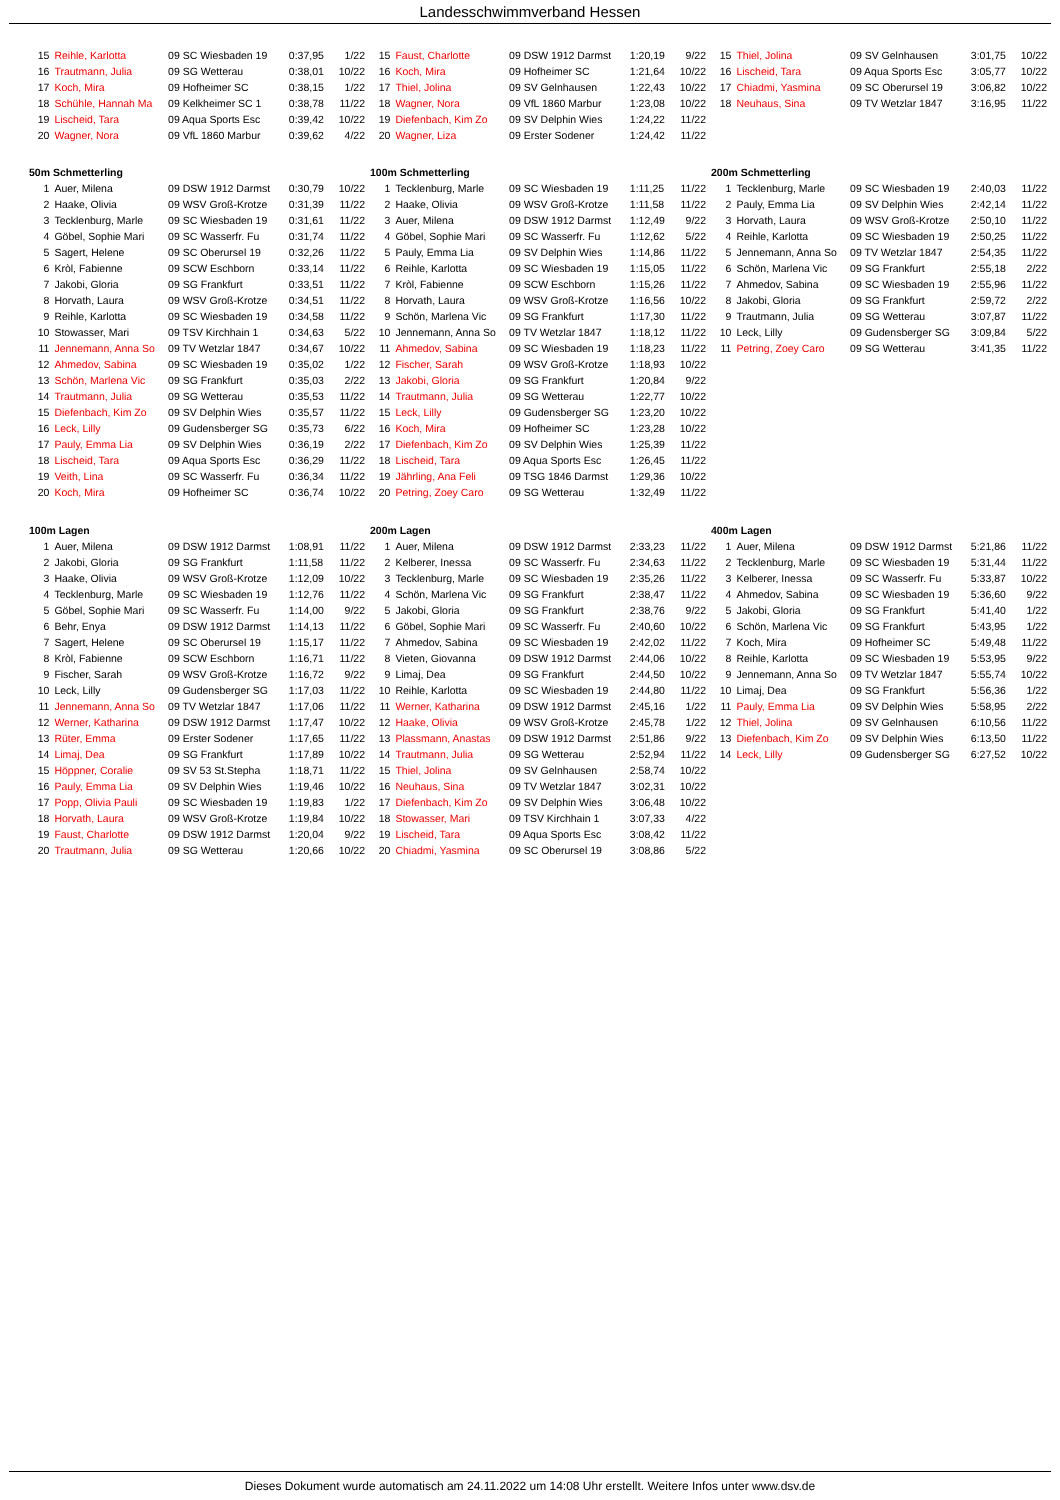Landesschwimmverband Hessen
| 15 | Reihle, Karlotta | 09 SC Wiesbaden 19 | 0:37,95 | 1/22 |
| 16 | Trautmann, Julia | 09 SG Wetterau | 0:38,01 | 10/22 |
| 17 | Koch, Mira | 09 Hofheimer SC | 0:38,15 | 1/22 |
| 18 | Schühle, Hannah Ma | 09 Kelkheimer SC 1 | 0:38,78 | 11/22 |
| 19 | Lischeid, Tara | 09 Aqua Sports Esc | 0:39,42 | 10/22 |
| 20 | Wagner, Nora | 09 VfL 1860 Marbur | 0:39,62 | 4/22 |
| 15 | Faust, Charlotte | 09 DSW 1912 Darmst | 1:20,19 | 9/22 |
| 16 | Koch, Mira | 09 Hofheimer SC | 1:21,64 | 10/22 |
| 17 | Thiel, Jolina | 09 SV Gelnhausen | 1:22,43 | 10/22 |
| 18 | Wagner, Nora | 09 VfL 1860 Marbur | 1:23,08 | 10/22 |
| 19 | Diefenbach, Kim Zo | 09 SV Delphin Wies | 1:24,22 | 11/22 |
| 20 | Wagner, Liza | 09 Erster Sodener | 1:24,42 | 11/22 |
| 15 | Thiel, Jolina | 09 SV Gelnhausen | 3:01,75 | 10/22 |
| 16 | Lischeid, Tara | 09 Aqua Sports Esc | 3:05,77 | 10/22 |
| 17 | Chiadmi, Yasmina | 09 SC Oberursel 19 | 3:06,82 | 10/22 |
| 18 | Neuhaus, Sina | 09 TV Wetzlar 1847 | 3:16,95 | 11/22 |
50m Schmetterling
| 1 | Auer, Milena | 09 DSW 1912 Darmst | 0:30,79 | 10/22 |
| 2 | Haake, Olivia | 09 WSV Groß-Krotze | 0:31,39 | 11/22 |
| 3 | Tecklenburg, Marle | 09 SC Wiesbaden 19 | 0:31,61 | 11/22 |
| 4 | Göbel, Sophie Mari | 09 SC Wasserfr. Fu | 0:31,74 | 11/22 |
| 5 | Sagert, Helene | 09 SC Oberursel 19 | 0:32,26 | 11/22 |
| 6 | Kròl, Fabienne | 09 SCW Eschborn | 0:33,14 | 11/22 |
| 7 | Jakobi, Gloria | 09 SG Frankfurt | 0:33,51 | 11/22 |
| 8 | Horvath, Laura | 09 WSV Groß-Krotze | 0:34,51 | 11/22 |
| 9 | Reihle, Karlotta | 09 SC Wiesbaden 19 | 0:34,58 | 11/22 |
| 10 | Stowasser, Mari | 09 TSV Kirchhain 1 | 0:34,63 | 5/22 |
| 11 | Jennemann, Anna So | 09 TV Wetzlar 1847 | 0:34,67 | 10/22 |
| 12 | Ahmedov, Sabina | 09 SC Wiesbaden 19 | 0:35,02 | 1/22 |
| 13 | Schön, Marlena Vic | 09 SG Frankfurt | 0:35,03 | 2/22 |
| 14 | Trautmann, Julia | 09 SG Wetterau | 0:35,53 | 11/22 |
| 15 | Diefenbach, Kim Zo | 09 SV Delphin Wies | 0:35,57 | 11/22 |
| 16 | Leck, Lilly | 09 Gudensberger SG | 0:35,73 | 6/22 |
| 17 | Pauly, Emma Lia | 09 SV Delphin Wies | 0:36,19 | 2/22 |
| 18 | Lischeid, Tara | 09 Aqua Sports Esc | 0:36,29 | 11/22 |
| 19 | Veith, Lina | 09 SC Wasserfr. Fu | 0:36,34 | 11/22 |
| 20 | Koch, Mira | 09 Hofheimer SC | 0:36,74 | 10/22 |
100m Schmetterling
| 1 | Tecklenburg, Marle | 09 SC Wiesbaden 19 | 1:11,25 | 11/22 |
| 2 | Haake, Olivia | 09 WSV Groß-Krotze | 1:11,58 | 11/22 |
| 3 | Auer, Milena | 09 DSW 1912 Darmst | 1:12,49 | 9/22 |
| 4 | Göbel, Sophie Mari | 09 SC Wasserfr. Fu | 1:12,62 | 5/22 |
| 5 | Pauly, Emma Lia | 09 SV Delphin Wies | 1:14,86 | 11/22 |
| 6 | Reihle, Karlotta | 09 SC Wiesbaden 19 | 1:15,05 | 11/22 |
| 7 | Kròl, Fabienne | 09 SCW Eschborn | 1:15,26 | 11/22 |
| 8 | Horvath, Laura | 09 WSV Groß-Krotze | 1:16,56 | 10/22 |
| 9 | Schön, Marlena Vic | 09 SG Frankfurt | 1:17,30 | 11/22 |
| 10 | Jennemann, Anna So | 09 TV Wetzlar 1847 | 1:18,12 | 11/22 |
| 11 | Ahmedov, Sabina | 09 SC Wiesbaden 19 | 1:18,23 | 11/22 |
| 12 | Fischer, Sarah | 09 WSV Groß-Krotze | 1:18,93 | 10/22 |
| 13 | Jakobi, Gloria | 09 SG Frankfurt | 1:20,84 | 9/22 |
| 14 | Trautmann, Julia | 09 SG Wetterau | 1:22,77 | 10/22 |
| 15 | Leck, Lilly | 09 Gudensberger SG | 1:23,20 | 10/22 |
| 16 | Koch, Mira | 09 Hofheimer SC | 1:23,28 | 10/22 |
| 17 | Diefenbach, Kim Zo | 09 SV Delphin Wies | 1:25,39 | 11/22 |
| 18 | Lischeid, Tara | 09 Aqua Sports Esc | 1:26,45 | 11/22 |
| 19 | Jährling, Ana Feli | 09 TSG 1846 Darmst | 1:29,36 | 10/22 |
| 20 | Petring, Zoey Caro | 09 SG Wetterau | 1:32,49 | 11/22 |
200m Schmetterling
| 1 | Tecklenburg, Marle | 09 SC Wiesbaden 19 | 2:40,03 | 11/22 |
| 2 | Pauly, Emma Lia | 09 SV Delphin Wies | 2:42,14 | 11/22 |
| 3 | Horvath, Laura | 09 WSV Groß-Krotze | 2:50,10 | 11/22 |
| 4 | Reihle, Karlotta | 09 SC Wiesbaden 19 | 2:50,25 | 11/22 |
| 5 | Jennemann, Anna So | 09 TV Wetzlar 1847 | 2:54,35 | 11/22 |
| 6 | Schön, Marlena Vic | 09 SG Frankfurt | 2:55,18 | 2/22 |
| 7 | Ahmedov, Sabina | 09 SC Wiesbaden 19 | 2:55,96 | 11/22 |
| 8 | Jakobi, Gloria | 09 SG Frankfurt | 2:59,72 | 2/22 |
| 9 | Trautmann, Julia | 09 SG Wetterau | 3:07,87 | 11/22 |
| 10 | Leck, Lilly | 09 Gudensberger SG | 3:09,84 | 5/22 |
| 11 | Petring, Zoey Caro | 09 SG Wetterau | 3:41,35 | 11/22 |
100m Lagen
| 1 | Auer, Milena | 09 DSW 1912 Darmst | 1:08,91 | 11/22 |
| 2 | Jakobi, Gloria | 09 SG Frankfurt | 1:11,58 | 11/22 |
| 3 | Haake, Olivia | 09 WSV Groß-Krotze | 1:12,09 | 10/22 |
| 4 | Tecklenburg, Marle | 09 SC Wiesbaden 19 | 1:12,76 | 11/22 |
| 5 | Göbel, Sophie Mari | 09 SC Wasserfr. Fu | 1:14,00 | 9/22 |
| 6 | Behr, Enya | 09 DSW 1912 Darmst | 1:14,13 | 11/22 |
| 7 | Sagert, Helene | 09 SC Oberursel 19 | 1:15,17 | 11/22 |
| 8 | Kròl, Fabienne | 09 SCW Eschborn | 1:16,71 | 11/22 |
| 9 | Fischer, Sarah | 09 WSV Groß-Krotze | 1:16,72 | 9/22 |
| 10 | Leck, Lilly | 09 Gudensberger SG | 1:17,03 | 11/22 |
| 11 | Jennemann, Anna So | 09 TV Wetzlar 1847 | 1:17,06 | 11/22 |
| 12 | Werner, Katharina | 09 DSW 1912 Darmst | 1:17,47 | 10/22 |
| 13 | Rüter, Emma | 09 Erster Sodener | 1:17,65 | 11/22 |
| 14 | Limaj, Dea | 09 SG Frankfurt | 1:17,89 | 10/22 |
| 15 | Höppner, Coralie | 09 SV 53 St.Stepha | 1:18,71 | 11/22 |
| 16 | Pauly, Emma Lia | 09 SV Delphin Wies | 1:19,46 | 10/22 |
| 17 | Popp, Olivia Pauli | 09 SC Wiesbaden 19 | 1:19,83 | 1/22 |
| 18 | Horvath, Laura | 09 WSV Groß-Krotze | 1:19,84 | 10/22 |
| 19 | Faust, Charlotte | 09 DSW 1912 Darmst | 1:20,04 | 9/22 |
| 20 | Trautmann, Julia | 09 SG Wetterau | 1:20,66 | 10/22 |
200m Lagen
| 1 | Auer, Milena | 09 DSW 1912 Darmst | 2:33,23 | 11/22 |
| 2 | Kelberer, Inessa | 09 SC Wasserfr. Fu | 2:34,63 | 11/22 |
| 3 | Tecklenburg, Marle | 09 SC Wiesbaden 19 | 2:35,26 | 11/22 |
| 4 | Schön, Marlena Vic | 09 SG Frankfurt | 2:38,47 | 11/22 |
| 5 | Jakobi, Gloria | 09 SG Frankfurt | 2:38,76 | 9/22 |
| 6 | Göbel, Sophie Mari | 09 SC Wasserfr. Fu | 2:40,60 | 10/22 |
| 7 | Ahmedov, Sabina | 09 SC Wiesbaden 19 | 2:42,02 | 11/22 |
| 8 | Vieten, Giovanna | 09 DSW 1912 Darmst | 2:44,06 | 10/22 |
| 9 | Limaj, Dea | 09 SG Frankfurt | 2:44,50 | 10/22 |
| 10 | Reihle, Karlotta | 09 SC Wiesbaden 19 | 2:44,80 | 11/22 |
| 11 | Werner, Katharina | 09 DSW 1912 Darmst | 2:45,16 | 1/22 |
| 12 | Haake, Olivia | 09 WSV Groß-Krotze | 2:45,78 | 1/22 |
| 13 | Plassmann, Anastas | 09 DSW 1912 Darmst | 2:51,86 | 9/22 |
| 14 | Trautmann, Julia | 09 SG Wetterau | 2:52,94 | 11/22 |
| 15 | Thiel, Jolina | 09 SV Gelnhausen | 2:58,74 | 10/22 |
| 16 | Neuhaus, Sina | 09 TV Wetzlar 1847 | 3:02,31 | 10/22 |
| 17 | Diefenbach, Kim Zo | 09 SV Delphin Wies | 3:06,48 | 10/22 |
| 18 | Stowasser, Mari | 09 TSV Kirchhain 1 | 3:07,33 | 4/22 |
| 19 | Lischeid, Tara | 09 Aqua Sports Esc | 3:08,42 | 11/22 |
| 20 | Chiadmi, Yasmina | 09 SC Oberursel 19 | 3:08,86 | 5/22 |
400m Lagen
| 1 | Auer, Milena | 09 DSW 1912 Darmst | 5:21,86 | 11/22 |
| 2 | Tecklenburg, Marle | 09 SC Wiesbaden 19 | 5:31,44 | 11/22 |
| 3 | Kelberer, Inessa | 09 SC Wasserfr. Fu | 5:33,87 | 10/22 |
| 4 | Ahmedov, Sabina | 09 SC Wiesbaden 19 | 5:36,60 | 9/22 |
| 5 | Jakobi, Gloria | 09 SG Frankfurt | 5:41,40 | 1/22 |
| 6 | Schön, Marlena Vic | 09 SG Frankfurt | 5:43,95 | 1/22 |
| 7 | Koch, Mira | 09 Hofheimer SC | 5:49,48 | 11/22 |
| 8 | Reihle, Karlotta | 09 SC Wiesbaden 19 | 5:53,95 | 9/22 |
| 9 | Jennemann, Anna So | 09 TV Wetzlar 1847 | 5:55,74 | 10/22 |
| 10 | Limaj, Dea | 09 SG Frankfurt | 5:56,36 | 1/22 |
| 11 | Pauly, Emma Lia | 09 SV Delphin Wies | 5:58,95 | 2/22 |
| 12 | Thiel, Jolina | 09 SV Gelnhausen | 6:10,56 | 11/22 |
| 13 | Diefenbach, Kim Zo | 09 SV Delphin Wies | 6:13,50 | 11/22 |
| 14 | Leck, Lilly | 09 Gudensberger SG | 6:27,52 | 10/22 |
Dieses Dokument wurde automatisch am 24.11.2022 um 14:08 Uhr erstellt. Weitere Infos unter www.dsv.de